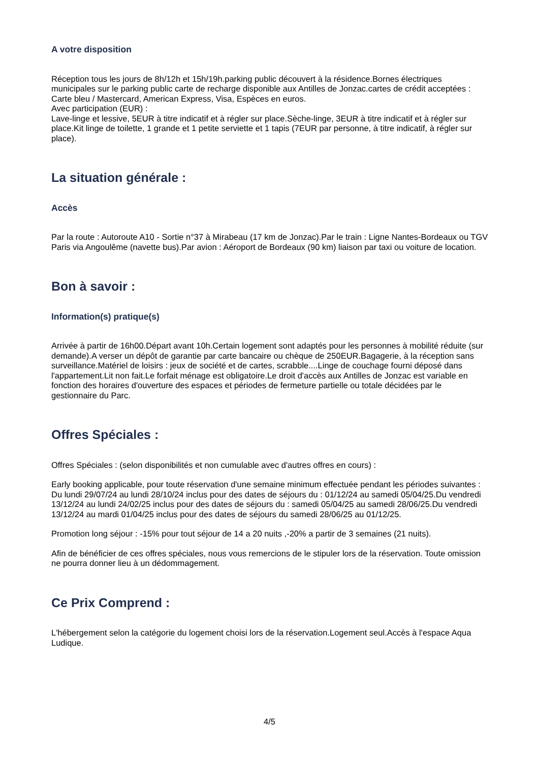A votre disposition
Réception tous les jours de 8h/12h et 15h/19h.parking public découvert à la résidence.Bornes électriques municipales sur le parking public carte de recharge disponible aux Antilles de Jonzac.cartes de crédit acceptées : Carte bleu / Mastercard, American Express, Visa, Espèces en euros.
Avec participation (EUR) :
Lave-linge et lessive, 5EUR à titre indicatif et à régler sur place.Sèche-linge, 3EUR à titre indicatif et à régler sur place.Kit linge de toilette, 1 grande et 1 petite serviette et 1 tapis (7EUR par personne, à titre indicatif, à régler sur place).
La situation générale :
Accès
Par la route : Autoroute A10 - Sortie n°37 à Mirabeau (17 km de Jonzac).Par le train : Ligne Nantes-Bordeaux ou TGV Paris via Angoulême (navette bus).Par avion : Aéroport de Bordeaux (90 km) liaison par taxi ou voiture de location.
Bon à savoir :
Information(s) pratique(s)
Arrivée à partir de 16h00.Départ avant 10h.Certain logement sont adaptés pour les personnes à mobilité réduite (sur demande).A verser un dépôt de garantie par carte bancaire ou chèque de 250EUR.Bagagerie, à la réception sans surveillance.Matériel de loisirs : jeux de société et de cartes, scrabble....Linge de couchage fourni déposé dans l'appartement.Lit non fait.Le forfait ménage est obligatoire.Le droit d'accès aux Antilles de Jonzac est variable en fonction des horaires d'ouverture des espaces et périodes de fermeture partielle ou totale décidées par le gestionnaire du Parc.
Offres Spéciales :
Offres Spéciales : (selon disponibilités et non cumulable avec d'autres offres en cours) :
Early booking applicable, pour toute réservation d'une semaine minimum effectuée pendant les périodes suivantes :
Du lundi 29/07/24 au lundi 28/10/24 inclus pour des dates de séjours du : 01/12/24 au samedi 05/04/25.Du vendredi 13/12/24 au lundi 24/02/25 inclus pour des dates de séjours du : samedi 05/04/25 au samedi 28/06/25.Du vendredi 13/12/24 au mardi 01/04/25 inclus pour des dates de séjours du samedi 28/06/25 au 01/12/25.
Promotion long séjour : -15% pour tout séjour de 14 a 20 nuits ,-20% a partir de 3 semaines (21 nuits).
Afin de bénéficier de ces offres spéciales, nous vous remercions de le stipuler lors de la réservation. Toute omission ne pourra donner lieu à un dédommagement.
Ce Prix Comprend :
L'hébergement selon la catégorie du logement choisi lors de la réservation.Logement seul.Accès à l'espace Aqua Ludique.
4/5